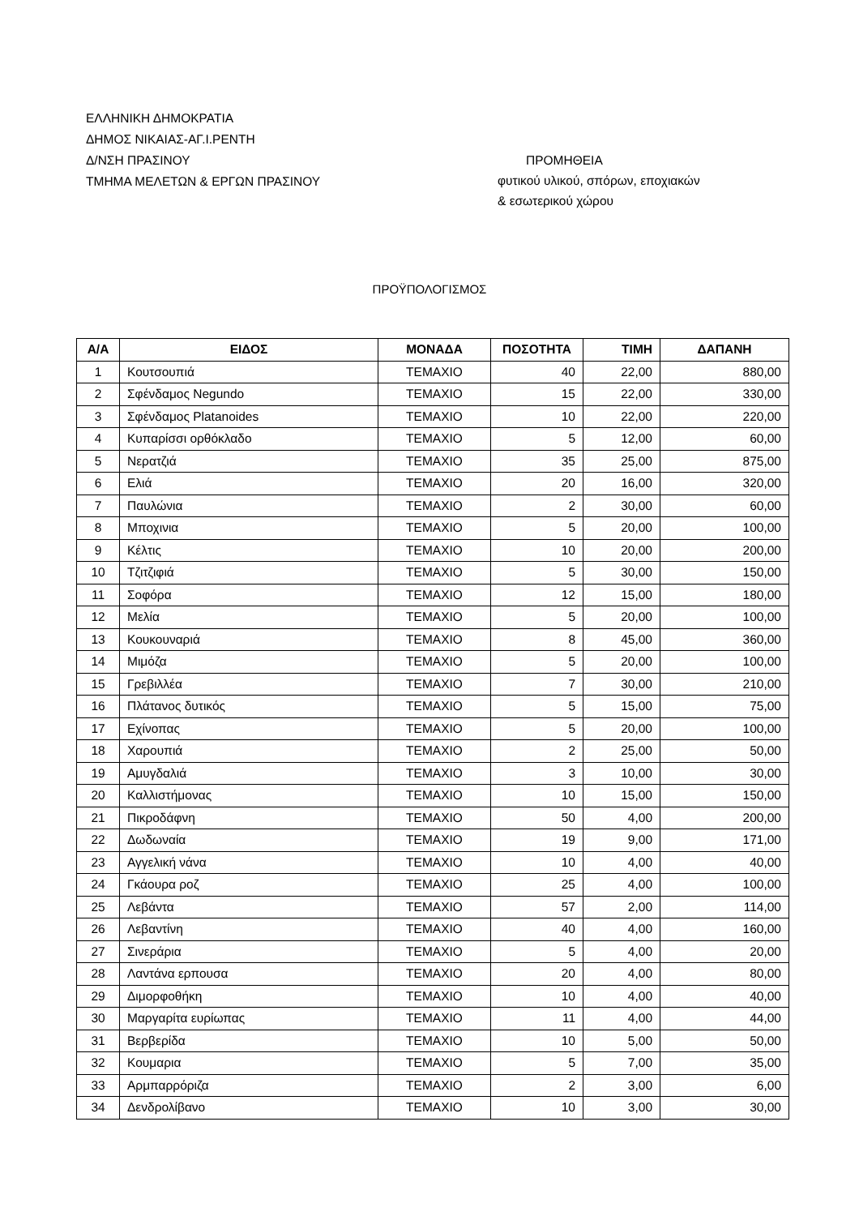ΕΛΛΗΝΙΚΗ ΔΗΜΟΚΡΑΤΙΑ
ΔΗΜΟΣ ΝΙΚΑΙΑΣ-ΑΓ.Ι.ΡΕΝΤΗ
Δ/ΝΣΗ ΠΡΑΣΙΝΟΥ
ΤΜΗΜΑ ΜΕΛΕΤΩΝ & ΕΡΓΩΝ ΠΡΑΣΙΝΟΥ
ΠΡΟΜΗΘΕΙΑ
φυτικού υλικού, σπόρων, εποχιακών
& εσωτερικού χώρου
ΠΡΟΫΠΟΛΟΓΙΣΜΟΣ
| Α/Α | ΕΙΔΟΣ | ΜΟΝΑΔΑ | ΠΟΣΟΤΗΤΑ | ΤΙΜΗ | ΔΑΠΑΝΗ |
| --- | --- | --- | --- | --- | --- |
| 1 | Κουτσουπιά | ΤΕΜΑΧΙΟ | 40 | 22,00 | 880,00 |
| 2 | Σφένδαμος Negundo | ΤΕΜΑΧΙΟ | 15 | 22,00 | 330,00 |
| 3 | Σφένδαμος Platanoides | ΤΕΜΑΧΙΟ | 10 | 22,00 | 220,00 |
| 4 | Κυπαρίσσι ορθόκλαδο | ΤΕΜΑΧΙΟ | 5 | 12,00 | 60,00 |
| 5 | Νερατζιά | ΤΕΜΑΧΙΟ | 35 | 25,00 | 875,00 |
| 6 | Ελιά | ΤΕΜΑΧΙΟ | 20 | 16,00 | 320,00 |
| 7 | Παυλώνια | ΤΕΜΑΧΙΟ | 2 | 30,00 | 60,00 |
| 8 | Μποχινια | ΤΕΜΑΧΙΟ | 5 | 20,00 | 100,00 |
| 9 | Κέλτις | ΤΕΜΑΧΙΟ | 10 | 20,00 | 200,00 |
| 10 | Τζιτζιφιά | ΤΕΜΑΧΙΟ | 5 | 30,00 | 150,00 |
| 11 | Σοφόρα | ΤΕΜΑΧΙΟ | 12 | 15,00 | 180,00 |
| 12 | Μελία | ΤΕΜΑΧΙΟ | 5 | 20,00 | 100,00 |
| 13 | Κουκουναριά | ΤΕΜΑΧΙΟ | 8 | 45,00 | 360,00 |
| 14 | Μιμόζα | ΤΕΜΑΧΙΟ | 5 | 20,00 | 100,00 |
| 15 | Γρεβιλλέα | ΤΕΜΑΧΙΟ | 7 | 30,00 | 210,00 |
| 16 | Πλάτανος δυτικός | ΤΕΜΑΧΙΟ | 5 | 15,00 | 75,00 |
| 17 | Εχίνοπας | ΤΕΜΑΧΙΟ | 5 | 20,00 | 100,00 |
| 18 | Χαρουπιά | ΤΕΜΑΧΙΟ | 2 | 25,00 | 50,00 |
| 19 | Αμυγδαλιά | ΤΕΜΑΧΙΟ | 3 | 10,00 | 30,00 |
| 20 | Καλλιστήμονας | ΤΕΜΑΧΙΟ | 10 | 15,00 | 150,00 |
| 21 | Πικροδάφνη | ΤΕΜΑΧΙΟ | 50 | 4,00 | 200,00 |
| 22 | Δωδωναία | ΤΕΜΑΧΙΟ | 19 | 9,00 | 171,00 |
| 23 | Αγγελική νάνα | ΤΕΜΑΧΙΟ | 10 | 4,00 | 40,00 |
| 24 | Γκάουρα ροζ | ΤΕΜΑΧΙΟ | 25 | 4,00 | 100,00 |
| 25 | Λεβάντα | ΤΕΜΑΧΙΟ | 57 | 2,00 | 114,00 |
| 26 | Λεβαντίνη | ΤΕΜΑΧΙΟ | 40 | 4,00 | 160,00 |
| 27 | Σινεράρια | ΤΕΜΑΧΙΟ | 5 | 4,00 | 20,00 |
| 28 | Λαντάνα ερπουσα | ΤΕΜΑΧΙΟ | 20 | 4,00 | 80,00 |
| 29 | Διμορφοθήκη | ΤΕΜΑΧΙΟ | 10 | 4,00 | 40,00 |
| 30 | Μαργαρίτα ευρίωπας | ΤΕΜΑΧΙΟ | 11 | 4,00 | 44,00 |
| 31 | Βερβερίδα | ΤΕΜΑΧΙΟ | 10 | 5,00 | 50,00 |
| 32 | Κουμαρια | ΤΕΜΑΧΙΟ | 5 | 7,00 | 35,00 |
| 33 | Αρμπαρρόριζα | ΤΕΜΑΧΙΟ | 2 | 3,00 | 6,00 |
| 34 | Δενδρολίβανο | ΤΕΜΑΧΙΟ | 10 | 3,00 | 30,00 |